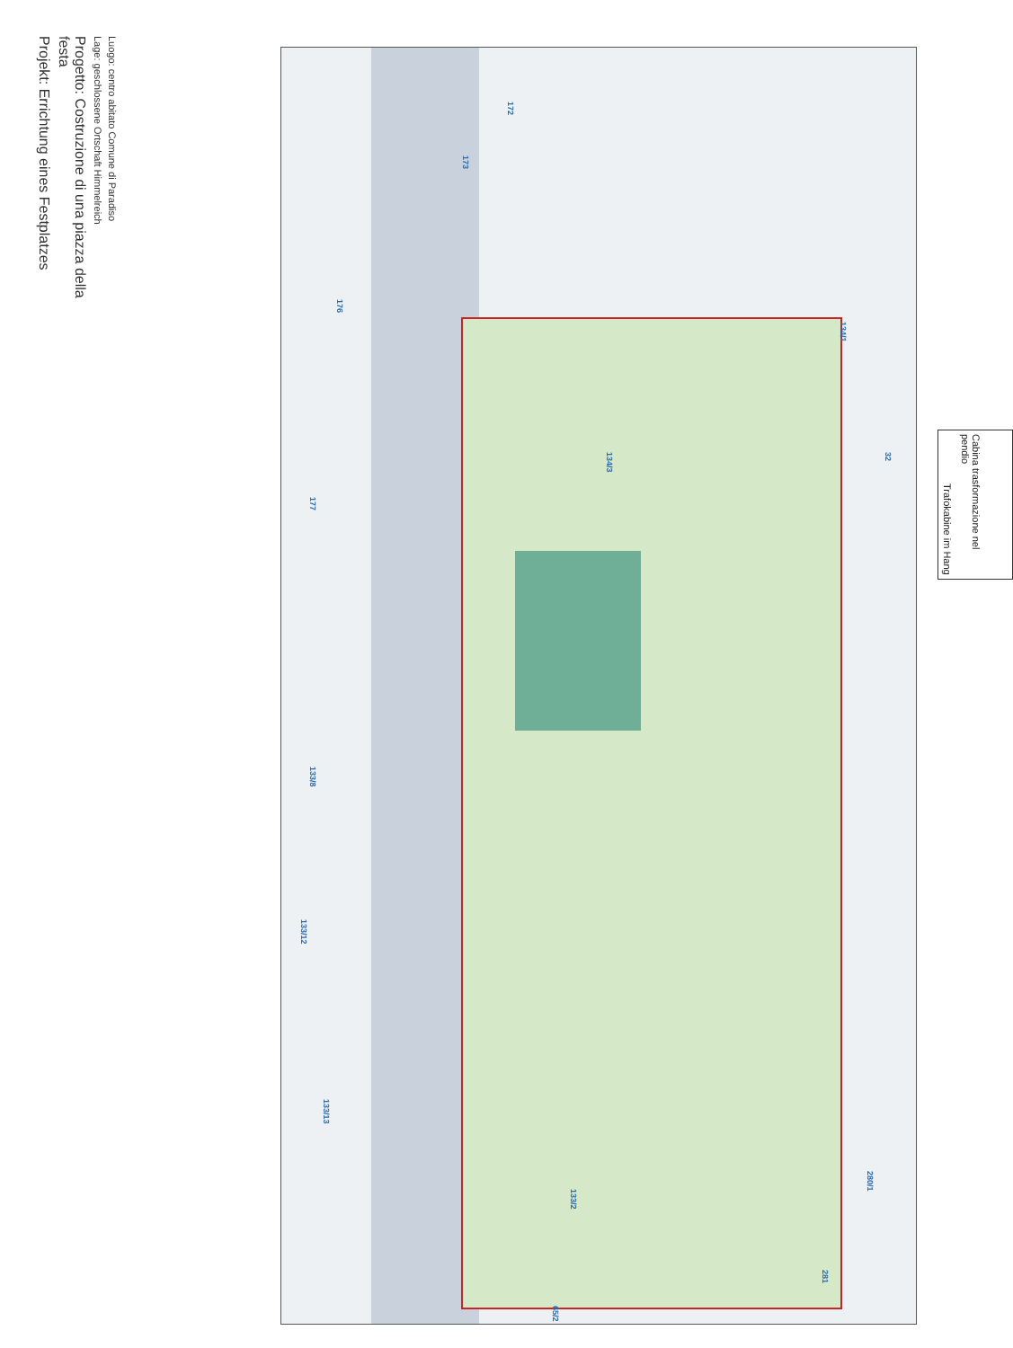Projekt: Errichtung eines Festplatzes Progetto: Costruzione di una piazza della festa Lage: geschlossene Ortschaft Himmelreich Luogo: centro abitato Comune di Paradiso
Trafokabine im Hang Cabina trasformazione nel pendio
172
173
176
177
134/1
32
134/3
133/8
133/12
133/13
133/2
280/1
281
65/2